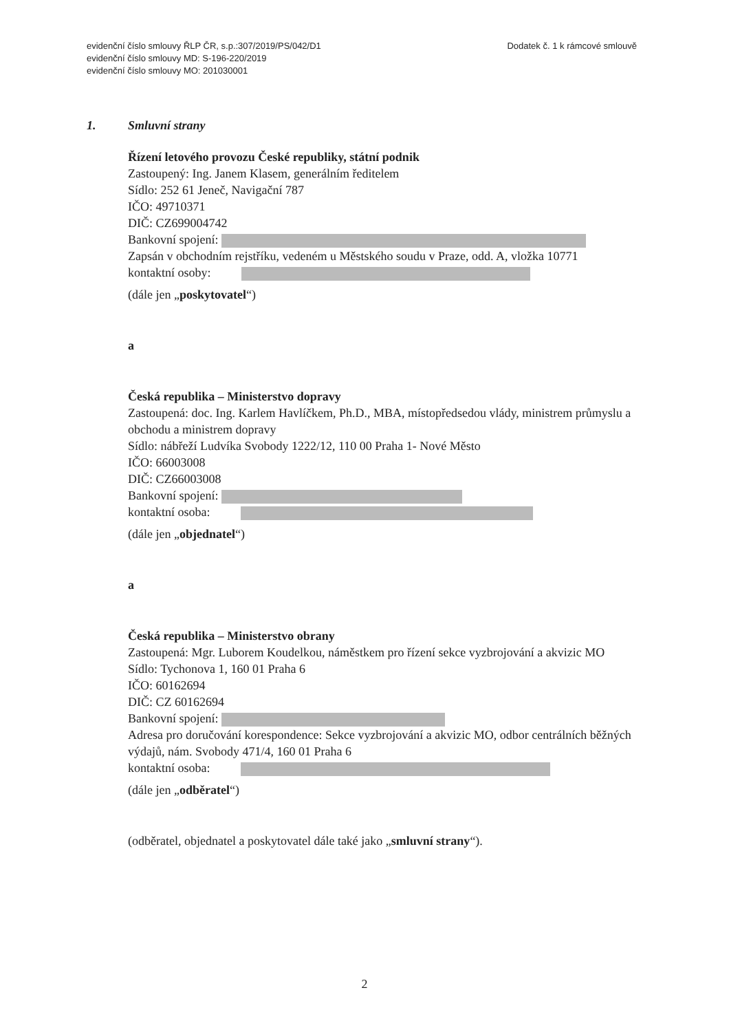evidenční číslo smlouvy ŘLP ČR, s.p.:307/2019/PS/042/D1
evidenční číslo smlouvy MD: S-196-220/2019
evidenční číslo smlouvy MO: 201030001
Dodatek č. 1 k rámcové smlouvě
1. Smluvní strany
Řízení letového provozu České republiky, státní podnik
Zastoupený: Ing. Janem Klasem, generálním ředitelem
Sídlo: 252 61 Jeneč, Navigační 787
IČO: 49710371
DIČ: CZ699004742
Bankovní spojení:
Zapsán v obchodním rejstříku, vedeném u Městského soudu v Praze, odd. A, vložka 10771
kontaktní osoby:
(dále jen „poskytovatel“)
a
Česká republika – Ministerstvo dopravy
Zastoupená: doc. Ing. Karlem Havlíčkem, Ph.D., MBA, místopředsedou vlády, ministrem průmyslu a obchodu a ministrem dopravy
Sídlo: nábřeží Ludvíka Svobody 1222/12, 110 00 Praha 1- Nové Město
IČO: 66003008
DIČ: CZ66003008
Bankovní spojení:
kontaktní osoba:
(dále jen „objednatel“)
a
Česká republika – Ministerstvo obrany
Zastoupená: Mgr. Luborem Koudelkou, náměstkem pro řízení sekce vyzbrojování a akvizic MO
Sídlo: Tychonova 1, 160 01 Praha 6
IČO: 60162694
DIČ: CZ 60162694
Bankovní spojení:
Adresa pro doručování korespondence: Sekce vyzbrojování a akvizic MO, odbor centrálních běžných výdajů, nám. Svobody 471/4, 160 01 Praha 6
kontaktní osoba:
(dále jen „odběratel“)
(odběratel, objednatel a poskytovatel dále také jako „smluvní strany“).
2